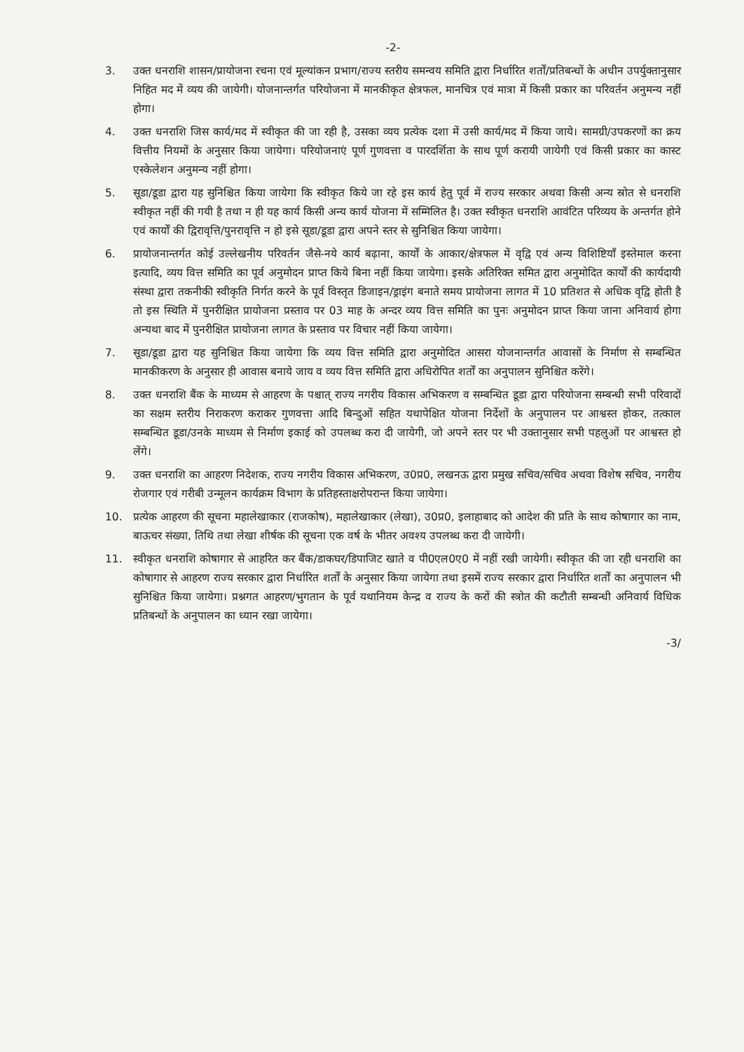-2-
3. उक्त धनराशि शासन/प्रायोजना रचना एवं मूल्यांकन प्रभाग/राज्य स्तरीय समन्वय समिति द्वारा निर्धारित शर्तों/प्रतिबन्धों के अधीन उपर्युक्तानुसार निहित मद में व्यय की जायेगी। योजनान्तर्गत परियोजना में मानकीकृत क्षेत्रफल, मानचित्र एवं मात्रा में किसी प्रकार का परिवर्तन अनुमन्य नहीं होगा।
4. उक्त धनराशि जिस कार्य/मद में स्वीकृत की जा रही है, उसका व्यय प्रत्येक दशा में उसी कार्य/मद में किया जाये। सामग्री/उपकरणों का क्रय वित्तीय नियमों के अनुसार किया जायेगा। परियोजनाएं पूर्ण गुणवत्ता व पारदर्शिता के साथ पूर्ण करायी जायेगी एवं किसी प्रकार का कास्ट एस्केलेशन अनुमन्य नहीं होगा।
5. सूडा/डूडा द्वारा यह सुनिश्चित किया जायेगा कि स्वीकृत किये जा रहे इस कार्य हेतु पूर्व में राज्य सरकार अथवा किसी अन्य स्रोत से धनराशि स्वीकृत नहीं की गयी है तथा न ही यह कार्य किसी अन्य कार्य योजना में सम्मिलित है। उक्त स्वीकृत धनराशि आवंटित परिव्यय के अन्तर्गत होने एवं कार्यों की द्विरावृत्ति/पुनरावृत्ति न हो इसे सूडा/डूडा द्वारा अपने स्तर से सुनिश्चित किया जायेगा।
6. प्रायोजनान्तर्गत कोई उल्लेखनीय परिवर्तन जैसे-नये कार्य बढ़ाना, कार्यों के आकार/क्षेत्रफल में वृद्वि एवं अन्य विशिष्टियाँ इस्तेमाल करना इत्यादि, व्यय वित्त समिति का पूर्व अनुमोदन प्राप्त किये बिना नहीं किया जायेगा। इसके अतिरिक्त समित द्वारा अनुमोदित कार्यों की कार्यदायी संस्था द्वारा तकनीकी स्वीकृति निर्गत करने के पूर्व विस्तृत डिजाइन/ड्राइंग बनाते समय प्रायोजना लागत में 10 प्रतिशत से अधिक वृद्वि होती है तो इस स्थिति में पुनरीक्षित प्रायोजना प्रस्ताव पर 03 माह के अन्दर व्यय वित्त समिति का पुनः अनुमोदन प्राप्त किया जाना अनिवार्य होगा अन्यथा बाद में पुनरीक्षित प्रायोजना लागत के प्रस्ताव पर विचार नहीं किया जायेगा।
7. सूडा/डूडा द्वारा यह सुनिश्चित किया जायेगा कि व्यय वित्त समिति द्वारा अनुमोदित आसरा योजनान्तर्गत आवासों के निर्माण से सम्बन्धित मानकीकरण के अनुसार ही आवास बनाये जाय व व्यय वित्त समिति द्वारा अधिरोपित शर्तों का अनुपालन सुनिश्चित करेंगे।
8. उक्त धनराशि बैंक के माध्यम से आहरण के पश्चात् राज्य नगरीय विकास अभिकरण व सम्बन्धित डूडा द्वारा परियोजना सम्बन्धी सभी परिवादों का सक्षम स्तरीय निराकरण कराकर गुणवत्ता आदि बिन्दुओं सहित यथापेक्षित योजना निर्देशों के अनुपालन पर आश्वस्त होकर, तत्काल सम्बन्धित डूडा/उनके माध्यम से निर्माण इकाई को उपलब्ध करा दी जायेगी, जो अपने स्तर पर भी उक्तानुसार सभी पहलुओं पर आश्वस्त हो लेंगे।
9. उक्त धनराशि का आहरण निदेशक, राज्य नगरीय विकास अभिकरण, उ0प्र0, लखनऊ द्वारा प्रमुख सचिव/सचिव अथवा विशेष सचिव, नगरीय रोजगार एवं गरीबी उन्मूलन कार्यक्रम विभाग के प्रतिहस्ताक्षरोपरान्त किया जायेगा।
10. प्रत्येक आहरण की सूचना महालेखाकार (राजकोष), महालेखाकार (लेखा), उ0प्र0, इलाहाबाद को आदेश की प्रति के साथ कोषागार का नाम, बाऊचर संख्या, तिथि तथा लेखा शीर्षक की सूचना एक वर्ष के भीतर अवश्य उपलब्ध करा दी जायेगी।
11. स्वीकृत धनराशि कोषागार से आहरित कर बैंक/डाकघर/डिपाजिट खाते व पी0एल0ए0 में नहीं रखी जायेगी। स्वीकृत की जा रही धनराशि का कोषागार से आहरण राज्य सरकार द्वारा निर्धारित शर्तों के अनुसार किया जायेगा तथा इसमें राज्य सरकार द्वारा निर्धारित शर्तों का अनुपालन भी सुनिश्चित किया जायेगा। प्रश्नगत आहरण/भुगतान के पूर्व यथानियम केन्द्र व राज्य के करों की स्त्रोत की कटौती सम्बन्धी अनिवार्य विधिक प्रतिबन्धों के अनुपालन का ध्यान रखा जायेगा।
-3/